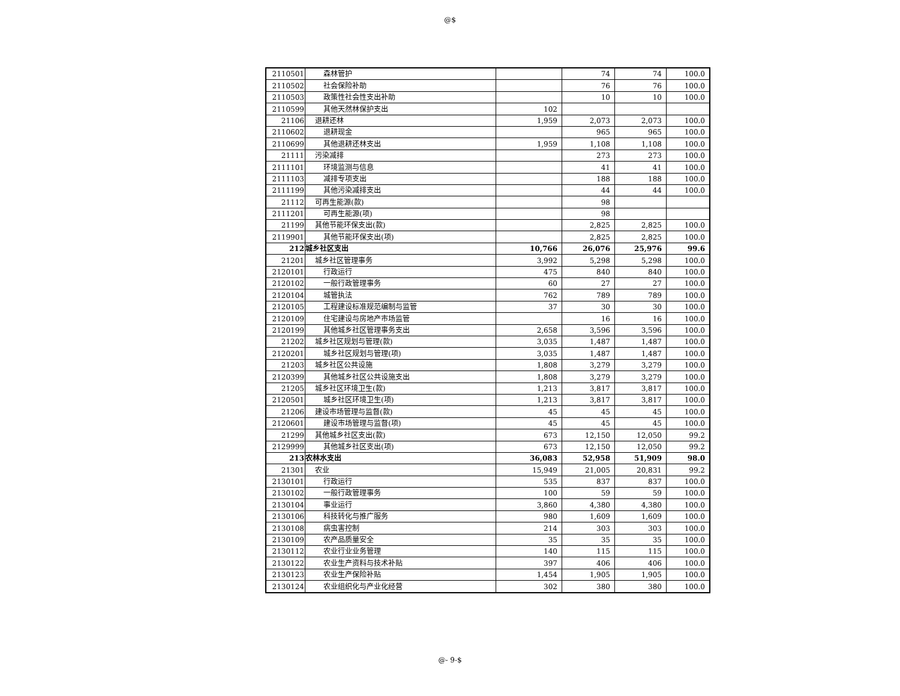@$
| 2110501 | 森林管护 | | 74 | 74 | 100.0 |
| 2110502 | 社会保险补助 | | 76 | 76 | 100.0 |
| 2110503 | 政策性社会性支出补助 | | 10 | 10 | 100.0 |
| 2110599 | 其他天然林保护支出 | 102 | | | |
| 21106 | 退耕还林 | 1,959 | 2,073 | 2,073 | 100.0 |
| 2110602 | 退耕现金 | | 965 | 965 | 100.0 |
| 2110699 | 其他退耕还林支出 | 1,959 | 1,108 | 1,108 | 100.0 |
| 21111 | 污染减排 | | 273 | 273 | 100.0 |
| 2111101 | 环境监测与信息 | | 41 | 41 | 100.0 |
| 2111103 | 减排专项支出 | | 188 | 188 | 100.0 |
| 2111199 | 其他污染减排支出 | | 44 | 44 | 100.0 |
| 21112 | 可再生能源(款) | | 98 | | |
| 2111201 | 可再生能源(项) | | 98 | | |
| 21199 | 其他节能环保支出(款) | | 2,825 | 2,825 | 100.0 |
| 2119901 | 其他节能环保支出(项) | | 2,825 | 2,825 | 100.0 |
| 212 | 城乡社区支出 | 10,766 | 26,076 | 25,976 | 99.6 |
| 21201 | 城乡社区管理事务 | 3,992 | 5,298 | 5,298 | 100.0 |
| 2120101 | 行政运行 | 475 | 840 | 840 | 100.0 |
| 2120102 | 一般行政管理事务 | 60 | 27 | 27 | 100.0 |
| 2120104 | 城管执法 | 762 | 789 | 789 | 100.0 |
| 2120105 | 工程建设标准规范编制与监管 | 37 | 30 | 30 | 100.0 |
| 2120109 | 住宅建设与房地产市场监管 | | 16 | 16 | 100.0 |
| 2120199 | 其他城乡社区管理事务支出 | 2,658 | 3,596 | 3,596 | 100.0 |
| 21202 | 城乡社区规划与管理(款) | 3,035 | 1,487 | 1,487 | 100.0 |
| 2120201 | 城乡社区规划与管理(项) | 3,035 | 1,487 | 1,487 | 100.0 |
| 21203 | 城乡社区公共设施 | 1,808 | 3,279 | 3,279 | 100.0 |
| 2120399 | 其他城乡社区公共设施支出 | 1,808 | 3,279 | 3,279 | 100.0 |
| 21205 | 城乡社区环境卫生(款) | 1,213 | 3,817 | 3,817 | 100.0 |
| 2120501 | 城乡社区环境卫生(项) | 1,213 | 3,817 | 3,817 | 100.0 |
| 21206 | 建设市场管理与监督(款) | 45 | 45 | 45 | 100.0 |
| 2120601 | 建设市场管理与监督(项) | 45 | 45 | 45 | 100.0 |
| 21299 | 其他城乡社区支出(款) | 673 | 12,150 | 12,050 | 99.2 |
| 2129999 | 其他城乡社区支出(项) | 673 | 12,150 | 12,050 | 99.2 |
| 213 | 农林水支出 | 36,083 | 52,958 | 51,909 | 98.0 |
| 21301 | 农业 | 15,949 | 21,005 | 20,831 | 99.2 |
| 2130101 | 行政运行 | 535 | 837 | 837 | 100.0 |
| 2130102 | 一般行政管理事务 | 100 | 59 | 59 | 100.0 |
| 2130104 | 事业运行 | 3,860 | 4,380 | 4,380 | 100.0 |
| 2130106 | 科技转化与推广服务 | 980 | 1,609 | 1,609 | 100.0 |
| 2130108 | 病虫害控制 | 214 | 303 | 303 | 100.0 |
| 2130109 | 农产品质量安全 | 35 | 35 | 35 | 100.0 |
| 2130112 | 农业行业业务管理 | 140 | 115 | 115 | 100.0 |
| 2130122 | 农业生产资料与技术补贴 | 397 | 406 | 406 | 100.0 |
| 2130123 | 农业生产保险补贴 | 1,454 | 1,905 | 1,905 | 100.0 |
| 2130124 | 农业组织化与产业化经营 | 302 | 380 | 380 | 100.0 |
@- 9-$